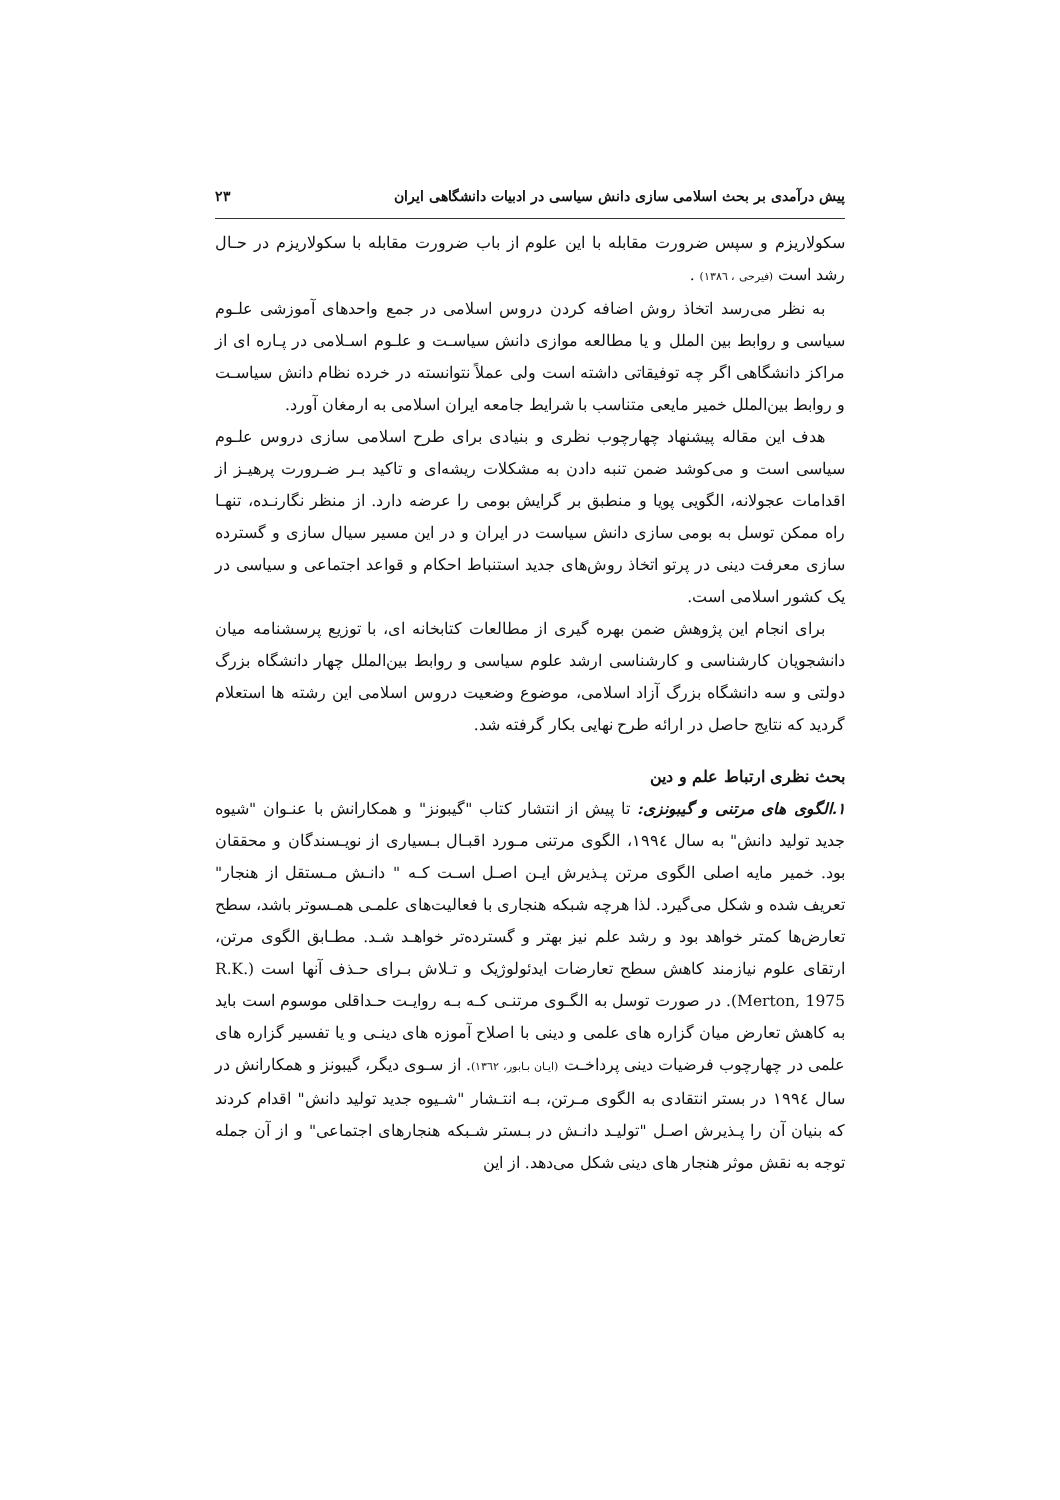پیش درآمدی بر بحث اسلامی سازی دانش سیاسی در ادبیات دانشگاهی ایران ۲۳
سکولاریزم و سپس ضرورت مقابله با این علوم از باب ضرورت مقابله با سکولاریزم در حـال رشد است (فیرحی ، ۱۳۸٦) .
به نظر می‌رسد اتخاذ روش اضافه کردن دروس اسلامی در جمع واحدهای آموزشی علـوم سیاسی و روابط بین الملل و یا مطالعه موازی دانش سیاسـت و علـوم اسـلامی در پـاره ای از مراکز دانشگاهی اگر چه توفیقاتی داشته است ولی عملاً نتوانسته در خرده نظام دانش سیاسـت و روابط بین‌الملل خمیر مایعی متناسب با شرایط جامعه ایران اسلامی به ارمغان آورد.
هدف این مقاله پیشنهاد چهارچوب نظری و بنیادی برای طرح اسلامی سازی دروس علـوم سیاسی است و می‌کوشد ضمن تنبه دادن به مشکلات ریشه‌ای و تاکید بـر ضـرورت پرهیـز از اقدامات عجولانه، الگویی پویا و منطبق بر گرایش بومی را عرضه دارد. از منظر نگارنـده، تنهـا راه ممکن توسل به بومی سازی دانش سیاست در ایران و در این مسیر سیال سازی و گسترده سازی معرفت دینی در پرتو اتخاذ روش‌های جدید استنباط احکام و قواعد اجتماعی و سیاسی در یک کشور اسلامی است.
برای انجام این پژوهش ضمن بهره گیری از مطالعات کتابخانه ای، با توزیع پرسشنامه میان دانشجویان کارشناسی و کارشناسی ارشد علوم سیاسی و روابط بین‌الملل چهار دانشگاه بزرگ دولتی و سه دانشگاه بزرگ آزاد اسلامی، موضوع وضعیت دروس اسلامی این رشته ها استعلام گردید که نتایج حاصل در ارائه طرح نهایی بکار گرفته شد.
بحث نظری ارتباط علم و دین
۱.الگوی های مرتنی و گیبونزی: تا پیش از انتشار کتاب "گیبونز" و همکارانش با عنـوان "شیوه جدید تولید دانش" به سال ۱۹۹٤، الگوی مرتنی مـورد اقبـال بـسیاری از نویـسندگان و محققان بود. خمیر مایه اصلی الگوی مرتن پـذیرش ایـن اصـل اسـت کـه " دانـش مـستقل از هنجار" تعریف شده و شکل می‌گیرد. لذا هرچه شبکه هنجاری با فعالیت‌های علمـی همـسوتر باشد، سطح تعارض‌ها کمتر خواهد بود و رشد علم نیز بهتر و گسترده‌تر خواهـد شـد. مطـابق الگوی مرتن، ارتقای علوم نیازمند کاهش سطح تعارضات ایدئولوژیک و تـلاش بـرای حـذف آنها است (R.K. Merton, 1975). در صورت توسل به الگـوی مرتنـی کـه بـه روایـت حـداقلی موسوم است باید به کاهش تعارض میان گزاره های علمی و دینی با اصلاح آموزه های دینـی و یا تفسیر گزاره های علمی در چهارچوب فرضیات دینی پرداخـت (ایـان بـابور، ۱۳٦۲). از سـوی دیگر، گیبونز و همکارانش در سال ۱۹۹٤ در بستر انتقادی به الگوی مـرتن، بـه انتـشار "شـیوه جدید تولید دانش" اقدام کردند که بنیان آن را پـذیرش اصـل "تولیـد دانـش در بـستر شـبکه هنجارهای اجتماعی" و از آن جمله توجه به نقش موثر هنجار های دینی شکل می‌دهد. از این